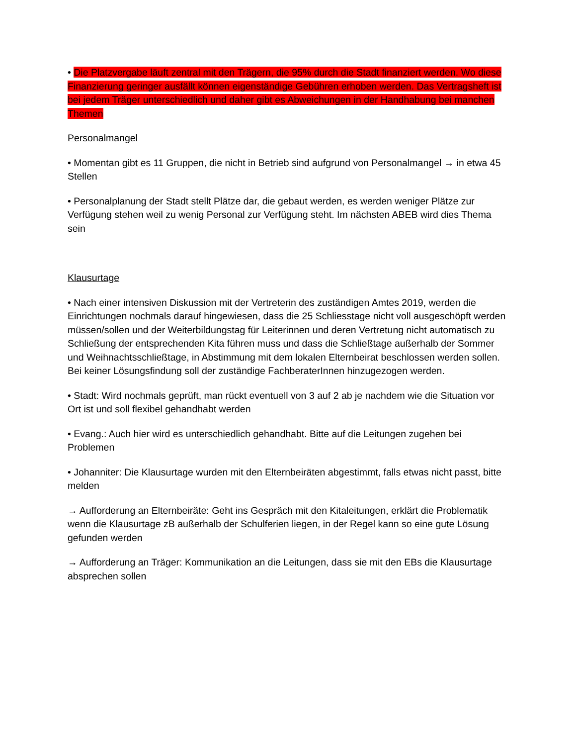• Die Platzvergabe läuft zentral mit den Trägern, die 95% durch die Stadt finanziert werden. Wo diese Finanzierung geringer ausfällt können eigenständige Gebühren erhoben werden. Das Vertragsheft ist bei jedem Träger unterschiedlich und daher gibt es Abweichungen in der Handhabung bei manchen Themen
Personalmangel
• Momentan gibt es 11 Gruppen, die nicht in Betrieb sind aufgrund von Personalmangel → in etwa 45 Stellen
• Personalplanung der Stadt stellt Plätze dar, die gebaut werden, es werden weniger Plätze zur Verfügung stehen weil zu wenig Personal zur Verfügung steht. Im nächsten ABEB wird dies Thema sein
Klausurtage
• Nach einer intensiven Diskussion mit der Vertreterin des zuständigen Amtes 2019, werden die Einrichtungen nochmals darauf hingewiesen, dass die 25 Schliesstage nicht voll ausgeschöpft werden müssen/sollen und der Weiterbildungstag für Leiterinnen und deren Vertretung nicht automatisch zu Schließung der entsprechenden Kita führen muss und dass die Schließtage außerhalb der Sommer und Weihnachtsschließtage, in Abstimmung mit dem lokalen Elternbeirat beschlossen werden sollen. Bei keiner Lösungsfindung soll der zuständige FachberaterInnen hinzugezogen werden.
• Stadt: Wird nochmals geprüft, man rückt eventuell von 3 auf 2 ab je nachdem wie die Situation vor Ort ist und soll flexibel gehandhabt werden
• Evang.: Auch hier wird es unterschiedlich gehandhabt. Bitte auf die Leitungen zugehen bei Problemen
• Johanniter: Die Klausurtage wurden mit den Elternbeiräten abgestimmt, falls etwas nicht passt, bitte melden
→ Aufforderung an Elternbeiräte: Geht ins Gespräch mit den Kitaleitungen, erklärt die Problematik wenn die Klausurtage zB außerhalb der Schulferien liegen, in der Regel kann so eine gute Lösung gefunden werden
→ Aufforderung an Träger: Kommunikation an die Leitungen, dass sie mit den EBs die Klausurtage absprechen sollen